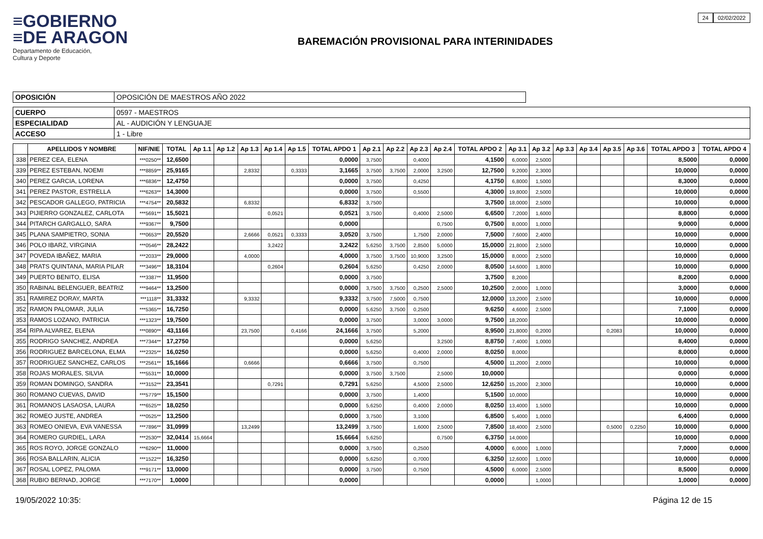≡GOBIERNO
≡DE ARAGON
Departamento de Educación,
Cultura y Deporte
BAREMACIÓN PROVISIONAL PARA INTERINIDADES
24 02/02/2022
| OPOSICIÓN | OPOSICIÓN DE MAESTROS AÑO 2022 |
| CUERPO | 0597 - MAESTROS |
| ESPECIALIDAD | AL - AUDICIÓN Y LENGUAJE |
| ACCESO | 1 - Libre |
| | APELLIDOS Y NOMBRE | NIF/NIE | TOTAL | Ap 1.1 | Ap 1.2 | Ap 1.3 | Ap 1.4 | Ap 1.5 | TOTAL APDO 1 | Ap 2.1 | Ap 2.2 | Ap 2.3 | Ap 2.4 | TOTAL APDO 2 | Ap 3.1 | Ap 3.2 | Ap 3.3 | Ap 3.4 | Ap 3.5 | Ap 3.6 | TOTAL APDO 3 | TOTAL APDO 4 |
| --- | --- | --- | --- | --- | --- | --- | --- | --- | --- | --- | --- | --- | --- | --- | --- | --- | --- | --- | --- | --- | --- | --- |
| 338 | PEREZ CEA, ELENA | ***0250** | 12,6500 | | | | | | 0,0000 | 3,7500 | | 0,4000 | | 4,1500 | 6,0000 | 2,5000 | | | | | 8,5000 | 0,0000 |
| 339 | PEREZ ESTEBAN, NOEMI | ***8859** | 25,9165 | | | 2,8332 | | 0,3333 | 3,1665 | 3,7500 | 3,7500 | 2,0000 | 3,2500 | 12,7500 | 9,2000 | 2,3000 | | | | | 10,0000 | 0,0000 |
| 340 | PEREZ GARCIA, LORENA | ***6836** | 12,4750 | | | | | | 0,0000 | 3,7500 | | 0,4250 | | 4,1750 | 6,8000 | 1,5000 | | | | | 8,3000 | 0,0000 |
| 341 | PEREZ PASTOR, ESTRELLA | ***6263** | 14,3000 | | | | | | 0,0000 | 3,7500 | | 0,5500 | | 4,3000 | 19,8000 | 2,5000 | | | | | 10,0000 | 0,0000 |
| 342 | PESCADOR GALLEGO, PATRICIA | ***4754** | 20,5832 | | | 6,8332 | | | 6,8332 | 3,7500 | | | | 3,7500 | 18,0000 | 2,5000 | | | | | 10,0000 | 0,0000 |
| 343 | PIJIERRO GONZALEZ, CARLOTA | ***5691** | 15,5021 | | | | 0,0521 | | 0,0521 | 3,7500 | | 0,4000 | 2,5000 | 6,6500 | 7,2000 | 1,6000 | | | | | 8,8000 | 0,0000 |
| 344 | PITARCH GARGALLO, SARA | ***9367** | 9,7500 | | | | | | 0,0000 | | | | 0,7500 | 0,7500 | 8,0000 | 1,0000 | | | | | 9,0000 | 0,0000 |
| 345 | PLANA SAMPIETRO, SONIA | ***0653** | 20,5520 | | | 2,6666 | 0,0521 | 0,3333 | 3,0520 | 3,7500 | | 1,7500 | 2,0000 | 7,5000 | 7,6000 | 2,4000 | | | | | 10,0000 | 0,0000 |
| 346 | POLO IBARZ, VIRGINIA | ***0546** | 28,2422 | | | | 3,2422 | | 3,2422 | 5,6250 | 3,7500 | 2,8500 | 5,0000 | 15,0000 | 21,8000 | 2,5000 | | | | | 10,0000 | 0,0000 |
| 347 | POVEDA IBAÑEZ, MARIA | ***2033** | 29,0000 | | | 4,0000 | | | 4,0000 | 3,7500 | 3,7500 | 10,9000 | 3,2500 | 15,0000 | 8,0000 | 2,5000 | | | | | 10,0000 | 0,0000 |
| 348 | PRATS QUINTANA, MARIA PILAR | ***3496** | 18,3104 | | | | 0,2604 | | 0,2604 | 5,6250 | | 0,4250 | 2,0000 | 8,0500 | 14,6000 | 1,8000 | | | | | 10,0000 | 0,0000 |
| 349 | PUERTO BENITO, ELISA | ***3387** | 11,9500 | | | | | | 0,0000 | 3,7500 | | | | 3,7500 | 8,2000 | | | | | | 8,2000 | 0,0000 |
| 350 | RABINAL BELENGUER, BEATRIZ | ***9464** | 13,2500 | | | | | | 0,0000 | 3,7500 | 3,7500 | 0,2500 | 2,5000 | 10,2500 | 2,0000 | 1,0000 | | | | | 3,0000 | 0,0000 |
| 351 | RAMIREZ DORAY, MARTA | ***1118** | 31,3332 | | | 9,3332 | | | 9,3332 | 3,7500 | 7,5000 | 0,7500 | | 12,0000 | 13,2000 | 2,5000 | | | | | 10,0000 | 0,0000 |
| 352 | RAMON PALOMAR, JULIA | ***5365** | 16,7250 | | | | | | 0,0000 | 5,6250 | 3,7500 | 0,2500 | | 9,6250 | 4,6000 | 2,5000 | | | | | 7,1000 | 0,0000 |
| 353 | RAMOS LOZANO, PATRICIA | ***1323** | 19,7500 | | | | | | 0,0000 | 3,7500 | | 3,0000 | 3,0000 | 9,7500 | 18,2000 | | | | | | 10,0000 | 0,0000 |
| 354 | RIPA ALVAREZ, ELENA | ***0890** | 43,1166 | | | 23,7500 | | 0,4166 | 24,1666 | 3,7500 | | 5,2000 | | 8,9500 | 21,8000 | 0,2000 | | | 0,2083 | | 10,0000 | 0,0000 |
| 355 | RODRIGO SANCHEZ, ANDREA | ***7344** | 17,2750 | | | | | | 0,0000 | 5,6250 | | | 3,2500 | 8,8750 | 7,4000 | 1,0000 | | | | | 8,4000 | 0,0000 |
| 356 | RODRIGUEZ BARCELONA, ELMA | ***2325** | 16,0250 | | | | | | 0,0000 | 5,6250 | | 0,4000 | 2,0000 | 8,0250 | 8,0000 | | | | | | 8,0000 | 0,0000 |
| 357 | RODRIGUEZ SANCHEZ, CARLOS | ***2561** | 15,1666 | | | 0,6666 | | | 0,6666 | 3,7500 | | 0,7500 | | 4,5000 | 11,2000 | 2,0000 | | | | | 10,0000 | 0,0000 |
| 358 | ROJAS MORALES, SILVIA | ***5531** | 10,0000 | | | | | | 0,0000 | 3,7500 | 3,7500 | | 2,5000 | 10,0000 | | | | | | | 0,0000 | 0,0000 |
| 359 | ROMAN DOMINGO, SANDRA | ***3152** | 23,3541 | | | | 0,7291 | | 0,7291 | 5,6250 | | 4,5000 | 2,5000 | 12,6250 | 15,2000 | 2,3000 | | | | | 10,0000 | 0,0000 |
| 360 | ROMANO CUEVAS, DAVID | ***5779** | 15,1500 | | | | | | 0,0000 | 3,7500 | | 1,4000 | | 5,1500 | 10,0000 | | | | | | 10,0000 | 0,0000 |
| 361 | ROMANOS LASAOSA, LAURA | ***6525** | 18,0250 | | | | | | 0,0000 | 5,6250 | | 0,4000 | 2,0000 | 8,0250 | 13,4000 | 1,5000 | | | | | 10,0000 | 0,0000 |
| 362 | ROMEO JUSTE, ANDREA | ***0525** | 13,2500 | | | | | | 0,0000 | 3,7500 | | 3,1000 | | 6,8500 | 5,4000 | 1,0000 | | | | | 6,4000 | 0,0000 |
| 363 | ROMEO ONIEVA, EVA VANESSA | ***7896** | 31,0999 | | | 13,2499 | | | 13,2499 | 3,7500 | | 1,6000 | 2,5000 | 7,8500 | 18,4000 | 2,5000 | | | 0,5000 | 0,2250 | 10,0000 | 0,0000 |
| 364 | ROMERO GURDIEL, LARA | ***2530** | 32,0414 | 15,6664 | | | | | 15,6664 | 5,6250 | | | 0,7500 | 6,3750 | 14,0000 | | | | | | 10,0000 | 0,0000 |
| 365 | ROS ROYO, JORGE GONZALO | ***6290** | 11,0000 | | | | | | 0,0000 | 3,7500 | | 0,2500 | | 4,0000 | 6,0000 | 1,0000 | | | | | 7,0000 | 0,0000 |
| 366 | ROSA BALLARIN, ALICIA | ***1522** | 16,3250 | | | | | | 0,0000 | 5,6250 | | 0,7000 | | 6,3250 | 12,6000 | 1,0000 | | | | | 10,0000 | 0,0000 |
| 367 | ROSAL LOPEZ, PALOMA | ***9171** | 13,0000 | | | | | | 0,0000 | 3,7500 | | 0,7500 | | 4,5000 | 6,0000 | 2,5000 | | | | | 8,5000 | 0,0000 |
| 368 | RUBIO BERNAD, JORGE | ***7170** | 1,0000 | | | | | | 0,0000 | | | | | 0,0000 | | 1,0000 | | | | | 1,0000 | 0,0000 |
19/05/2022 10:35: Página 12 de 15